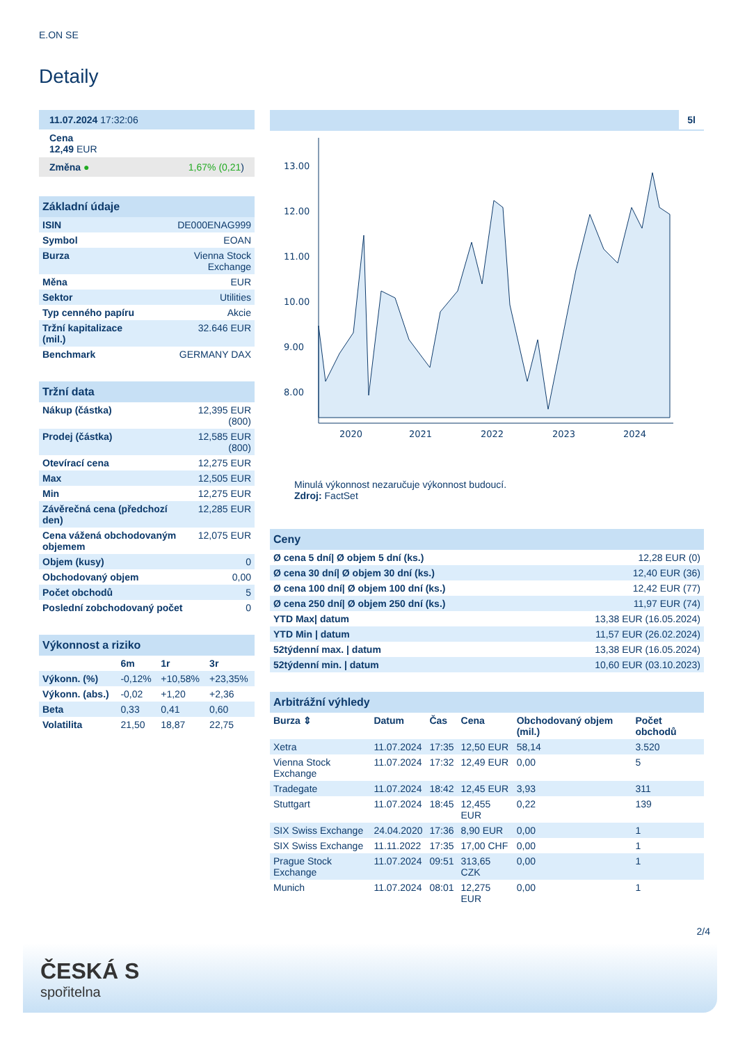E.ON SE
Detaily
| 11.07.2024 17:32:06 |
| Cena 12,49 EUR |
| Změna ● 1,67% (0,21 ) |
| Základní údaje | |
| --- | --- |
| ISIN | DE000ENAG999 |
| Symbol | EOAN |
| Burza | Vienna Stock Exchange |
| Měna | EUR |
| Sektor | Utilities |
| Typ cenného papíru | Akcie |
| Tržní kapitalizace (mil.) | 32.646 EUR |
| Benchmark | GERMANY DAX |
| Tržní data | |
| --- | --- |
| Nákup (částka) | 12,395 EUR (800) |
| Prodej (částka) | 12,585 EUR (800) |
| Otevírací cena | 12,275 EUR |
| Max | 12,505 EUR |
| Min | 12,275 EUR |
| Závěrečná cena (předchozí den) | 12,285 EUR |
| Cena vážená obchodovaným objemem | 12,075 EUR |
| Objem (kusy) | 0 |
| Obchodovaný objem | 0,00 |
| Počet obchodů | 5 |
| Poslední zobchodovaný počet | 0 |
| Výkonnost a riziko | | | |
| --- | --- | --- | --- |
| | 6m | 1r | 3r |
| Výkonn. (%) | -0,12% | +10,58% | +23,35% |
| Výkonn. (abs.) | -0,02 | +1,20 | +2,36 |
| Beta | 0,33 | 0,41 | 0,60 |
| Volatilita | 21,50 | 18,87 | 22,75 |
5l
13.00
12.00
11.00
10.00
9.00
8.00
2020
2021
2022
2023
2024
Minulá výkonnost nezaručuje výkonnost budoucí.
Zdroj: FactSet
| Ceny | |
| --- | --- |
| Ø cena 5 dní/ Ø objem 5 dní (ks.) | 12,28 EUR (0) |
| Ø cena 30 dní/ Ø objem 30 dní (ks.) | 12,40 EUR (36) |
| Ø cena 100 dní/ Ø objem 100 dní (ks.) | 12,42 EUR (77) |
| Ø cena 250 dní/ Ø objem 250 dní (ks.) | 11,97 EUR (74) |
| YTD Max/ datum | 13,38 EUR (16.05.2024) |
| YTD Min / datum | 11,57 EUR (26.02.2024) |
| 52týdenní max. / datum | 13,38 EUR (16.05.2024) |
| 52týdenní min. / datum | 10,60 EUR (03.10.2023) |
| Arbitrážní výhledy | | | | | |
| --- | --- | --- | --- | --- | --- |
| Burza ⇕ | Datum | Čas | Cena | Obchodovaný objem (mil.) | Počet obchodů |
| Xetra | 11.07.2024 | 17:35 | 12,50 EUR | 58,14 | 3.520 |
| Vienna Stock Exchange | 11.07.2024 | 17:32 | 12,49 EUR | 0,00 | 5 |
| Tradegate | 11.07.2024 | 18:42 | 12,45 EUR | 3,93 | 311 |
| Stuttgart | 11.07.2024 | 18:45 | 12,455 EUR | 0,22 | 139 |
| SIX Swiss Exchange | 24.04.2020 | 17:36 | 8,90 EUR | 0,00 | 1 |
| SIX Swiss Exchange | 11.11.2022 | 17:35 | 17,00 CHF | 0,00 | 1 |
| Prague Stock Exchange | 11.07.2024 | 09:51 | 313,65 CZK | 0,00 | 1 |
| Munich | 11.07.2024 | 08:01 | 12,275 EUR | 0,00 | 1 |
2/4
ČESKÁ S
spořitelna